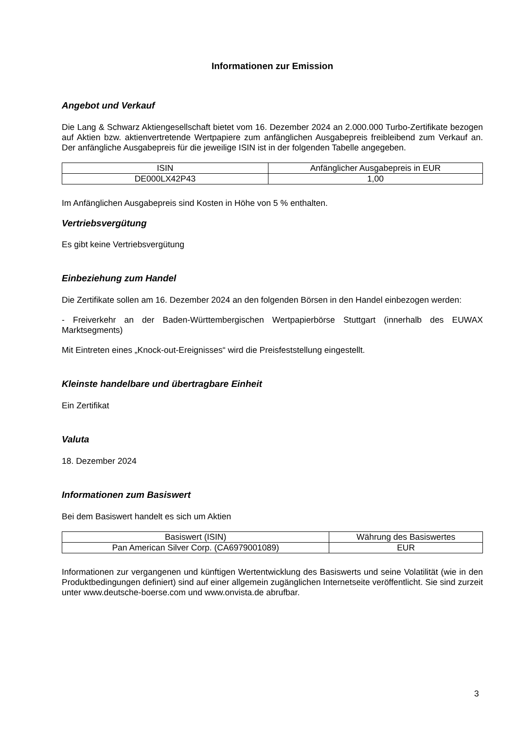Informationen zur Emission
Angebot und Verkauf
Die Lang & Schwarz Aktiengesellschaft bietet vom 16. Dezember 2024 an 2.000.000 Turbo-Zertifikate bezogen auf Aktien bzw. aktienvertretende Wertpapiere zum anfänglichen Ausgabepreis freibleibend zum Verkauf an. Der anfängliche Ausgabepreis für die jeweilige ISIN ist in der folgenden Tabelle angegeben.
| ISIN | Anfänglicher Ausgabepreis in EUR |
| --- | --- |
| DE000LX42P43 | 1,00 |
Im Anfänglichen Ausgabepreis sind Kosten in Höhe von 5 % enthalten.
Vertriebsvergütung
Es gibt keine Vertriebsvergütung
Einbeziehung zum Handel
Die Zertifikate sollen am 16. Dezember 2024 an den folgenden Börsen in den Handel einbezogen werden:
- Freiverkehr an der Baden-Württembergischen Wertpapierbörse Stuttgart (innerhalb des EUWAX Marktsegments)
Mit Eintreten eines „Knock-out-Ereignisses“ wird die Preisfeststellung eingestellt.
Kleinste handelbare und übertragbare Einheit
Ein Zertifikat
Valuta
18. Dezember 2024
Informationen zum Basiswert
Bei dem Basiswert handelt es sich um Aktien
| Basiswert (ISIN) | Währung des Basiswertes |
| --- | --- |
| Pan American Silver Corp. (CA6979001089) | EUR |
Informationen zur vergangenen und künftigen Wertentwicklung des Basiswerts und seine Volatilität (wie in den Produktbedingungen definiert) sind auf einer allgemein zugänglichen Internetseite veröffentlicht. Sie sind zurzeit unter www.deutsche-boerse.com und www.onvista.de abrufbar.
3